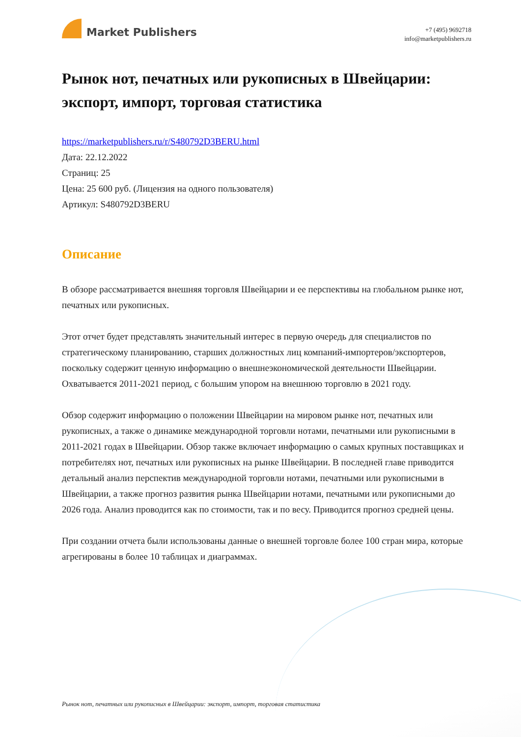Market Publishers
+7 (495) 9692718
info@marketpublishers.ru
Рынок нот, печатных или рукописных в Швейцарии: экспорт, импорт, торговая статистика
https://marketpublishers.ru/r/S480792D3BERU.html
Дата: 22.12.2022
Страниц: 25
Цена: 25 600 руб. (Лицензия на одного пользователя)
Артикул: S480792D3BERU
Описание
В обзоре рассматривается внешняя торговля Швейцарии и ее перспективы на глобальном рынке нот, печатных или рукописных.
Этот отчет будет представлять значительный интерес в первую очередь для специалистов по стратегическому планированию, старших должностных лиц компаний-импортеров/экспортеров, поскольку содержит ценную информацию о внешнеэкономической деятельности Швейцарии. Охватывается 2011-2021 период, с большим упором на внешнюю торговлю в 2021 году.
Обзор содержит информацию о положении Швейцарии на мировом рынке нот, печатных или рукописных, а также о динамике международной торговли нотами, печатными или рукописными в 2011-2021 годах в Швейцарии. Обзор также включает информацию о самых крупных поставщиках и потребителях нот, печатных или рукописных на рынке Швейцарии. В последней главе приводится детальный анализ перспектив международной торговли нотами, печатными или рукописными в Швейцарии, а также прогноз развития рынка Швейцарии нотами, печатными или рукописными до 2026 года. Анализ проводится как по стоимости, так и по весу. Приводится прогноз средней цены.
При создании отчета были использованы данные о внешней торговле более 100 стран мира, которые агрегированы в более 10 таблицах и диаграммах.
Рынок нот, печатных или рукописных в Швейцарии: экспорт, импорт, торговая статистика